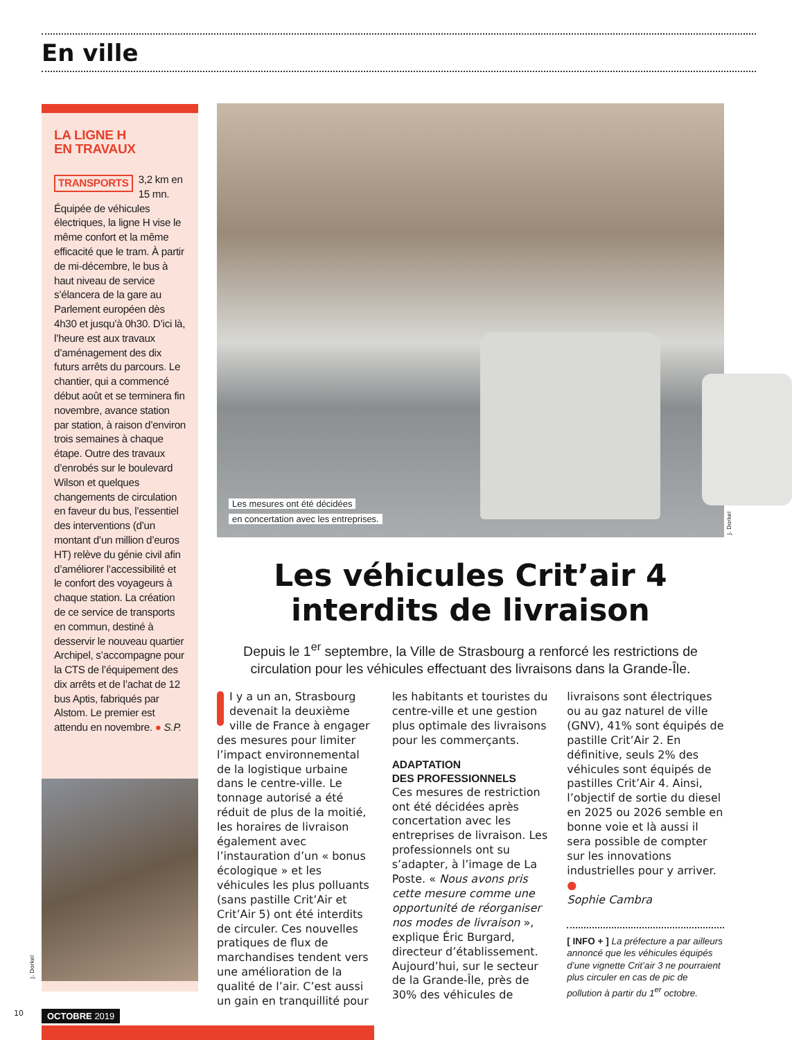En ville
LA LIGNE H
EN TRAVAUX
TRANSPORTS 3,2 km en 15 mn. Équipée de véhicules électriques, la ligne H vise le même confort et la même efficacité que le tram. À partir de mi-décembre, le bus à haut niveau de service s’élancera de la gare au Parlement européen dès 4h30 et jusqu’à 0h30. D’ici là, l’heure est aux travaux d’aménagement des dix futurs arrêts du parcours. Le chantier, qui a commencé début août et se terminera fin novembre, avance station par station, à raison d’environ trois semaines à chaque étape. Outre des travaux d’enrobés sur le boulevard Wilson et quelques changements de circulation en faveur du bus, l’essentiel des interventions (d’un montant d’un million d’euros HT) relève du génie civil afin d’améliorer l’accessibilité et le confort des voyageurs à chaque station. La création de ce service de transports en commun, destiné à desservir le nouveau quartier Archipel, s’accompagne pour la CTS de l’équipement des dix arrêts et de l’achat de 12 bus Aptis, fabriqués par Alstom. Le premier est attendu en novembre. ● S.P.
J. Dorkel
Les mesures ont été décidées
en concertation avec les entreprises.
J. Dorkel
Les véhicules Crit’air 4
interdits de livraison
Depuis le 1<sup>er</sup> septembre, la Ville de Strasbourg a renforcé les restrictions de circulation pour les véhicules effectuant des livraisons dans la Grande-Île.
I y a un an, Strasbourg devenait la deuxième ville de France à engager des mesures pour limiter l’impact environnemental de la logistique urbaine dans le centre-ville. Le tonnage autorisé a été réduit de plus de la moitié, les horaires de livraison également avec l’instauration d’un « bonus écologique » et les véhicules les plus polluants (sans pastille Crit’Air et Crit’Air 5) ont été interdits de circuler. Ces nouvelles pratiques de flux de marchandises tendent vers une amélioration de la qualité de l’air. C’est aussi un gain en tranquillité pour les habitants et touristes du centre-ville et une gestion plus optimale des livraisons pour les commerçants.
ADAPTATION
DES PROFESSIONNELS
Ces mesures de restriction ont été décidées après concertation avec les entreprises de livraison. Les professionnels ont su s’adapter, à l’image de La Poste. « Nous avons pris cette mesure comme une opportunité de réorganiser nos modes de livraison », explique Éric Burgard, directeur d’établissement. Aujourd’hui, sur le secteur de la Grande-Île, près de 30% des véhicules de livraisons sont électriques ou au gaz naturel de ville (GNV), 41% sont équipés de pastille Crit’Air 2. En définitive, seuls 2% des véhicules sont équipés de pastilles Crit’Air 4. Ainsi, l’objectif de sortie du diesel en 2025 ou 2026 semble en bonne voie et là aussi il sera possible de compter sur les innovations industrielles pour y arriver. ●
Sophie Cambra
[ INFO + ] La préfecture a par ailleurs annoncé que les véhicules équipés d’une vignette Crit’air 3 ne pourraient plus circuler en cas de pic de pollution à partir du 1<sup>er</sup> octobre.
10 OCTOBRE 2019